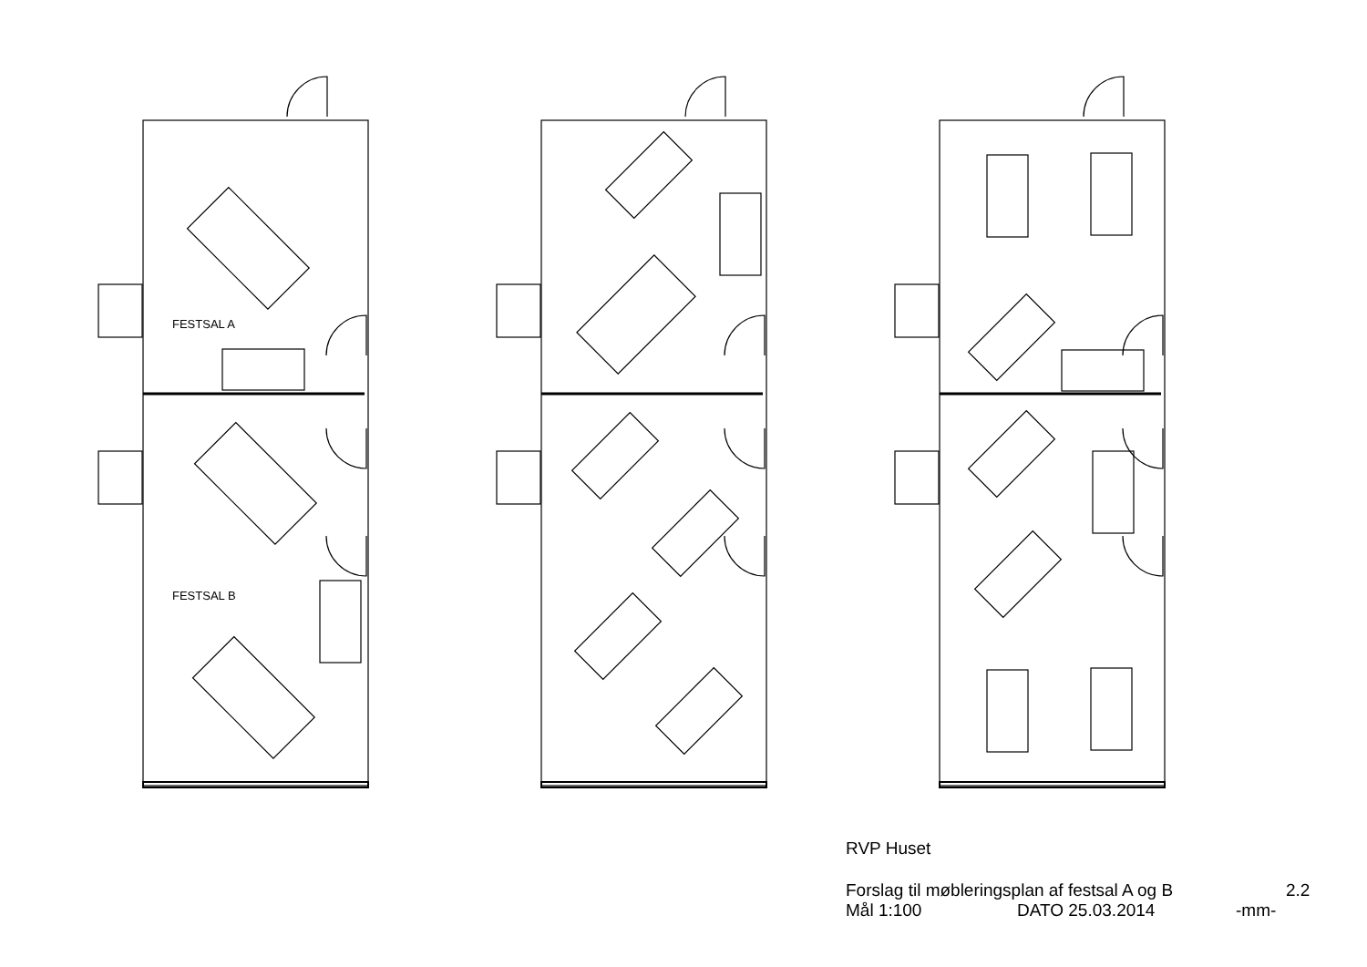FESTSAL A
FESTSAL B
RVP Huset
Forslag til møbleringsplan af festsal A og B 2.2
Mål 1:100 DATO 25.03.2014 -mm-